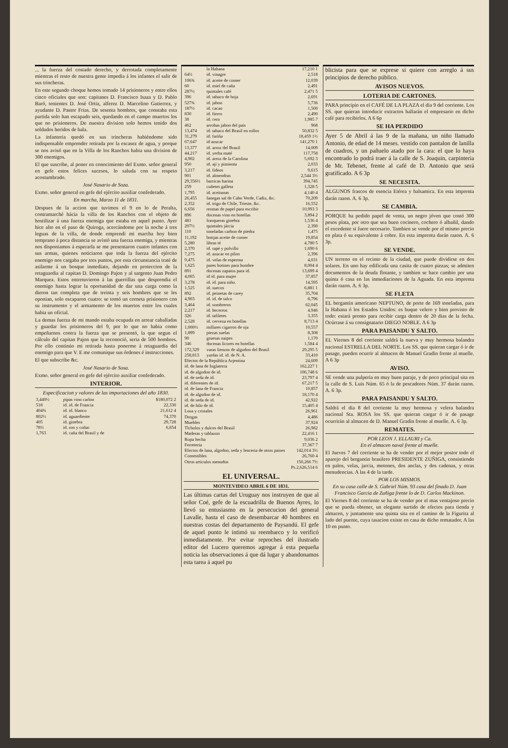... la fuerza del costado derecho, y derrotada completamente mientras el resto de nuestra gente impedia á los infantes el salir de sus trincheras.
En este segundo choque hemos tomado 14 prisioneros y entre ellos cinco oficiales que son: capitanes D. Francisco Isaza y D. Pablo Baró, tenientes D. José Ortiz, alferez D. Marcelino Gutierrez, y ayudante D. Pastor Frias. De sesenta hombres, que constaba esta partida solo han escapado seis, quedando en el campo muertos los que no prisioneros. De nuestra division solo hemos tenido dos soldados heridos de bala.
La infanteria quedó en sus trincheras habiéndome sido indispensable emprender retirada por la escasez de agua, y porque se nos avisó que en la Villa de los Ranchos habia una division de 300 enemigos.
El que suscribe, al poner en conocimiento del Exmo. señor general en gefe estos felices sucesos, lo saluda con su respeto acostumbrado.
José Nasario de Soza.
Exmo. señor general en gefe del ejército auxiliar confederado.
En marcha, Marzo 11 de 1831.
Despues de la accion que tuvimos el 9 en lo de Peralta, contramarché hácia la villa de los Ranchos con el objeto de hostilizar á una fuerza enemiga que estaba en aquel punto. Ayer hice alto en el paso de Quiroga, acercándome por la noche á tres leguas de la villa, de donde emprendí mi marcha hoy bien temprano á poca distancia se avistó una fuerza enemiga, y mientras nos disponiamos á esperarla se me presentaron cuatro infantes con sus armas, quienes noticiaron que toda la fuerza del ejército enemigo nos cargaba por tres puntos, por esta circunstancia traté de asilarme á un bosque inmediato, dejando en proteccion de la retaguardia al capitan D. Domingo Pajon y al sargento Juan Pedro Marquez. Estos entretuvieron á las guerrillas que desprendia el enemigo hasta lograr la oportunidad de dar una carga como la dieron tan completa que de treinta y seis hombres que se les oponian, solo escaparon cuatro: se tomó un corneta prisionero con su instrumento y el armamento de los muertos entre los cuales habia un oficial.
La demas fuerza de mi mando estaba ocupada en arrear caballadas y guardar los prisioneros del 9, por lo que no habia como empeñarnos contra la fuerza que se presentó, la que segun el cálculo del capitan Pajon que la reconoció, seria de 500 hombres. Por ello continúo mi retirada hasta ponerme á retaguardia del enemigo para que V. E me comunique sus órdenes é instrucciones.
El que subscribe &c.
José Nasario de Sosa.
Exmo. señor general en gefe del ejército auxiliar confederado.
INTERIOR.
Especificacion y valores de las importaciones del año 1830.
| 3,440½ | pipas vino carlon | $180,072 2 |
| 518 | id. id. de Francia | 22,330 |
| 404¾ | id. id. blanco | 21,612 4 |
| 802½ | id. aguardiente | 74,370 |
| 405 | id. ginebra | 29,728 |
| 78½ | id. ron y coñac | 6,654 |
| 1,763 | id. caña del Brasil y de | |
| | la Habana | 17,210 1 |
| 64½ | id. vinagre | 2,518 |
| 106¾ | id. aceite de comer | 12,039 |
| 60 | id. miel de caña | 2,491 |
| 287½ | quintales café | 2,471 5 |
| 396 | id. tabaco de hoja | 2,691 |
| 527¾ | id. jabon | 5,736 |
| 187½ | id. cacao | 1,500 |
| 830 | id. fierro | 2,490 |
| 38 | id. cera | 1,985 7 |
| 462 | arrobas jabon del pais | 968 |
| 13,474 | id. tabaco del Brasil en rollos | 50,832 5 |
| 31,279 | id. fariña | 18,459 1½ |
| 67,647 | id azucar | 141,270 1 |
| 13,377 | id. arroz del Brazil | 14,009 |
| 44,217 | id. yerba maté | 117,758 |
| 4,902 | id. arroz de la Carolina | 5,692 3 |
| 950 | id. ají y pimienta | 2,033 |
| 3,217 | id. fideos | 9,615 |
| 901 | id. almendras | 2,544 3½ |
| 29,356½ | barricas harina | 394,745 |
| 259 | cuñetes galleta | 1,328 5 |
| 1,795 | id. aceitunas | 4,140 4 |
| 26,455 | fanegas sal de Cabo Verde, Cadiz, &c. | 70,209 |
| 2,352 | id. trigo de Chile, Trieste, &c. | 16,552 |
| 6,656 | resmas de papel para escribir | 10,993 3 |
| 896 | docenas vino en botellas | 3,894 2 |
| 481 | frasqueras ginebra | 1,536 4 |
| 207½ | quintales járcia | 2,390 |
| 110 | toneladas carbon de piedra | 1,475 |
| 11,192 | botijas aceite de comer | 19,854 |
| 5,280 | libras té | 4,780 5 |
| 2,370 | id. rapé y polvillo | 1,690 6 |
| 7,275 | id. azucar en pilon | 2,396 |
| 9,475 | id. velas de esperma | 4,031 |
| 1,625 | pares botines para hombre | 8,004 4 |
| 891 | docenas zapatos para id. | 13,699 4 |
| 4,065 | id id. para mujer | 37,857 |
| 3,278 | id. id. para niño. | 14,595 |
| 1,525 | id. suecos | 6,881 1 |
| 892 | id. peinetas de carey | 35,704 |
| 4,903 | id. id. de talco | 8,796 |
| 3,464 | id. sombreros | 62,045 |
| 2,217 | id. becerros | 4,946 |
| 326 | id. tafiletes | 3,355 |
| 2,528 | id. cerveza en botellas | 8,713 4 |
| 1,000½ | millares cigarros de oja | 10,557 |
| 1,899 | piezas suelas | 8,308 |
| 90 | gruesas naipes | 1,170 |
| 346 | docenas licores en botellas | 1,584 4 |
| 172,329 | varas lienzos de algodon del Brasil | 29,295 5 |
| 258,813 | yardas id. id. de N. A. | 33,410 |
| Efectos de la República Arjentina | | 24,609 |
| id. de lana de Inglaterra | | 162,227 1 |
| id. de algodon de id. | | 106,748 6 |
| id. de seda de id. | | 23,797 4 |
| id. diferentes de id. | | 67,217 5 |
| id. de lana de Francia | | 10,857 |
| id. de algodon de id. | | 18,170 4 |
| id. de seda de id. | | 42,922 |
| id. de hilo de id. | | 15,405 4 |
| Losa y cristales | | 26,961 |
| Drogas | | 4,486 |
| Muebles | | 37,924 |
| Tlcholos y dulces del Brasil | | 26,982 |
| Maderas y tablazon | | 22,416 1 |
| Ropa hecha | | 9,036 2 |
| Ferreteria | | 37,367 7 |
| Efectos de lana, algodon, seda y lenceria de otros paises | | 142,014 3½ |
| Comestibles | | 26,760 4 |
| Otros articulos menudos | | 150,266 7½ |
| Ps.2,626,514 6 | | |
EL UNIVERSAL.
MONTEVIDEO ABRIL 6 DE 1831.
Las últimas cartas del Uruguay nos instruyen de que al señor Coé, gefe de la escuadrilla de Buenos Ayres, lo llevó su entusiasmo en la persecucion del general Lavalle, hasta el caso de desembarcar 40 hombres en nuestras costas del departamento de Paysandú. El gefe de aquel punto le intimó su reembarco y lo verificó inmediatamente. Por evitar reproches del ilustrado editor del Lucero queremos agregar á esta pequeña noticia las observaciones á que dá lugar y abandonamos esta tarea á aquel pu
blicista para que se exprese si quiere con arreglo á sus principios de derecho público.
AVISOS NUEVOS.
LOTERIA DE CARTONES.
PARA principio en el CAFÉ DE LA PLAZA el dia 9 del corriente. Los SS. que quieran introducir extractos hallarán el empresario en dicho café para recibirlos. A 6 6p
SE HA PERDIDO
Ayer 5 de Abril á las 9 de la mañana, un niño llamado Antonio, de edad de 14 meses. vestido con pantalon de lanilla de cuadros, y un pañuelo atado por la cara: el que lo haya encontrado lo podrá traer á la calle de S. Joaquin, carpinteria de Mr. Tebenet, frente al café de D. Antonio que será gratificado. A 6 3p
SE NECESITA.
ALGUNOS frascos de esencia Etérea y balsamica. En esta imprenta darán razon. A. 6 3p.
SE CAMBIA.
PORQUE ha pedido papel de venta, un negro jóven que costó 300 pesos plata, por otro que sea buen cocinero, cochero ó albañil, dando el excedente si fuere necesario. Tambien se vende por el mismo precio en plata ó su equivalente á cobre. En esta imprenta darán razon. A. 6 3p.
SE VENDE.
UN terreno en el recinto de la ciudad, que puede dividirse en dos solares. En uno hay edificada una casita de cuatro piezas; se admiten documentos de la deuda flotante, y tambien se hace cambio por una quinta ó casa en las inmediaciones de la Aguada. En esta imprenta darán razon. A. 6 3p.
SE FLETA
EL bergantin americano NEPTUNO, de porte de 169 toneladas, para la Habana ó los Estados Unidos: es buque velero y bien provisto de todo: estará pronto para recibir carga dentro de 20 dias de la fecha. Ocúrrase á su consignatario DIEGO NOBLE. A 6 3p
PARA PAISANDU Y SALTO.
EL Viernes 8 del corriente saldrá la nueva y muy hermosa balandra nacional ESTRELLA DEL NORTE. Los SS. que quieran cargar ó ir de pasage, pueden ocurrir al almacen de Manuel Gradin frente al muelle. A 6 3p
AVISO.
SE vende una pulperia en muy buen paraje, y de poco principal sita en la calle de S. Luis Núm. 65 ó la de pescadores Núm. 37 darán razon. A. 6 3p.
PARA PAISANDU Y SALTO.
Saldrá el dia 8 del corriente la muy hermosa y velera balandra nacional Sta. ROSA los SS. que quieran cargar ó ir de pasage ocurrirán al almacen de D. Manuel Gradin frente al muelle. A. 6 3p.
REMATES.
POR LEON J. ELLAURI y Ca.
En el almacen naval frente al muelle.
El Jueves 7 del corriente se ha de vender por el mejor postor todo el aparejo del bergantin brasilero PRESIDENTE ZUÑIGA, consistiendo en palos, velas, jarcia, motones, dos anclas, y dos cadenas, y otras menudencias. A las 4 de la tarde.
POR LOS MISMOS.
En su casa calle de S. Gabriel Núm. 93 casa del finado D. Juan Francisco Garcia de Zuñiga frente lo de D. Carlos Mackinon.
El Viernes 8 del corriente se ha de vender por el mas ventajoso precio que se pueda obtener, un elegante surtido de efectos para tienda y almacen, y juntamente una quinta sita en el camino de la Figurita al lado del puente, cuya tasacion existe en casa de dicho rematador. A las 10 en punto.